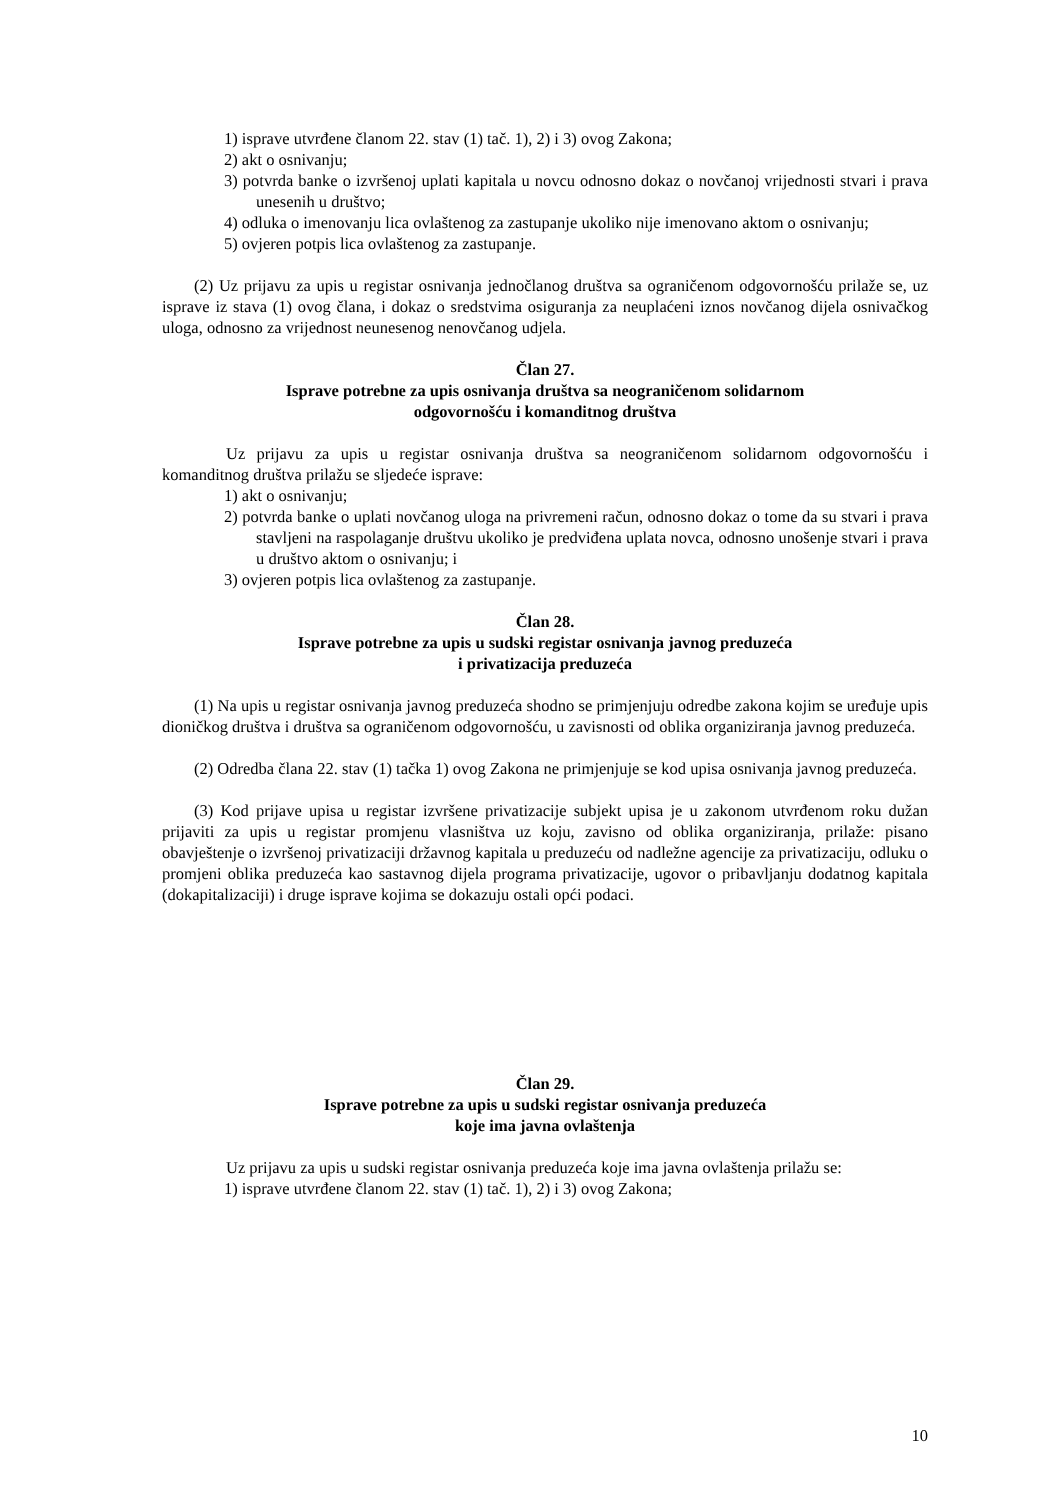1) isprave utvrđene članom 22. stav (1) tač. 1), 2) i 3) ovog Zakona;
2) akt o osnivanju;
3) potvrda banke o izvršenoj uplati kapitala u novcu odnosno dokaz o novčanoj vrijednosti stvari i prava unesenih u društvo;
4) odluka o imenovanju lica ovlaštenog za zastupanje ukoliko nije imenovano aktom o osnivanju;
5) ovjeren potpis lica ovlaštenog za zastupanje.
(2) Uz prijavu za upis u registar osnivanja jednočlanog društva sa ograničenom odgovornošću prilaže se, uz isprave iz stava (1) ovog člana, i dokaz o sredstvima osiguranja za neuplaćeni iznos novčanog dijela osnivačkog uloga, odnosno za vrijednost neunesenog nenovčanog udjela.
Član 27.
Isprave potrebne za upis osnivanja društva sa neograničenom solidarnom
odgovornošću i komanditnog društva
Uz prijavu za upis u registar osnivanja društva sa neograničenom solidarnom odgovornošću i komanditnog društva prilažu se sljedeće isprave:
1) akt o osnivanju;
2) potvrda banke o uplati novčanog uloga na privremeni račun, odnosno dokaz o tome da su stvari i prava stavljeni na raspolaganje društvu ukoliko je predviđena uplata novca, odnosno unošenje stvari i prava u društvo aktom o osnivanju; i
3) ovjeren potpis lica ovlaštenog za zastupanje.
Član 28.
Isprave potrebne za upis u sudski registar osnivanja javnog preduzeća
i privatizacija preduzeća
(1) Na upis u registar osnivanja javnog preduzeća shodno se primjenjuju odredbe zakona kojim se uređuje upis dioničkog društva i društva sa ograničenom odgovornošću, u zavisnosti od oblika organiziranja javnog preduzeća.
(2) Odredba člana 22. stav (1) tačka 1) ovog Zakona ne primjenjuje se kod upisa osnivanja javnog preduzeća.
(3) Kod prijave upisa u registar izvršene privatizacije subjekt upisa je u zakonom utvrđenom roku dužan prijaviti za upis u registar promjenu vlasništva uz koju, zavisno od oblika organiziranja, prilaže: pisano obavještenje o izvršenoj privatizaciji državnog kapitala u preduzeću od nadležne agencije za privatizaciju, odluku o promjeni oblika preduzeća kao sastavnog dijela programa privatizacije, ugovor o pribavljanju dodatnog kapitala (dokapitalizaciji) i druge isprave kojima se dokazuju ostali opći podaci.
Član 29.
Isprave potrebne za upis u sudski registar osnivanja preduzeća
koje ima javna ovlaštenja
Uz prijavu za upis u sudski registar osnivanja preduzeća koje ima javna ovlaštenja prilažu se:
1) isprave utvrđene članom 22. stav (1) tač. 1), 2) i 3) ovog Zakona;
10